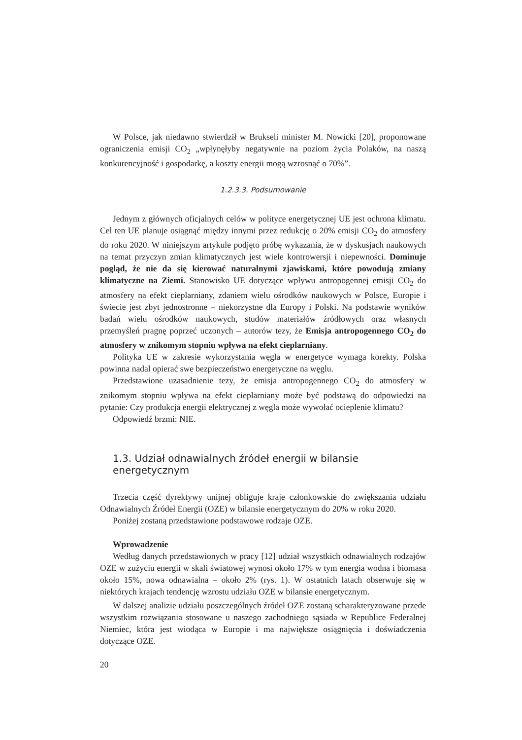W Polsce, jak niedawno stwierdził w Brukseli minister M. Nowicki [20], proponowane ograniczenia emisji CO<sub>2</sub> „wpłynęłyby negatywnie na poziom życia Polaków, na naszą konkurencyjność i gospodarkę, a koszty energii mogą wzrosnąć o 70%”.
1.2.3.3. Podsumowanie
Jednym z głównych oficjalnych celów w polityce energetycznej UE jest ochrona klimatu. Cel ten UE planuje osiągnąć między innymi przez redukcję o 20% emisji CO<sub>2</sub> do atmosfery do roku 2020. W niniejszym artykule podjęto próbę wykazania, że w dyskusjach naukowych na temat przyczyn zmian klimatycznych jest wiele kontrowersji i niepewności. Dominuje pogląd, że nie da się kierować naturalnymi zjawiskami, które powodują zmiany klimatyczne na Ziemi. Stanowisko UE dotyczące wpływu antropogennej emisji CO<sub>2</sub> do atmosfery na efekt cieplarniany, zdaniem wielu ośrodków naukowych w Polsce, Europie i świecie jest zbyt jednostronne – niekorzystne dla Europy i Polski. Na podstawie wyników badań wielu ośrodków naukowych, studów materiałów źródłowych oraz własnych przemyśleń pragnę poprzeć uczonych – autorów tezy, że Emisja antropogennego CO<sub>2</sub> do atmosfery w znikomym stopniu wpływa na efekt cieplarniany.
Polityka UE w zakresie wykorzystania węgla w energetyce wymaga korekty. Polska powinna nadal opierać swe bezpieczeństwo energetyczne na węglu.
Przedstawione uzasadnienie tezy, że emisja antropogennego CO<sub>2</sub> do atmosfery w znikomym stopniu wpływa na efekt cieplarniany może być podstawą do odpowiedzi na pytanie: Czy produkcja energii elektrycznej z węgla może wywołać ocieplenie klimatu?
Odpowiedź brzmi: NIE.
1.3. Udział odnawialnych źródeł energii w bilansie energetycznym
Trzecia część dyrektywy unijnej obliguje kraje członkowskie do zwiększania udziału Odnawialnych Źródeł Energii (OZE) w bilansie energetycznym do 20% w roku 2020.
Poniżej zostaną przedstawione podstawowe rodzaje OZE.
Wprowadzenie
Według danych przedstawionych w pracy [12] udział wszystkich odnawialnych rodzajów OZE w zużyciu energii w skali światowej wynosi około 17% w tym energia wodna i biomasa około 15%, nowa odnawialna – około 2% (rys. 1). W ostatnich latach obserwuje się w niektórych krajach tendencję wzrostu udziału OZE w bilansie energetycznym.
W dalszej analizie udziału poszczególnych źródeł OZE zostaną scharakteryzowane przede wszystkim rozwiązania stosowane u naszego zachodniego sąsiada w Republice Federalnej Niemiec, która jest wiodąca w Europie i ma największe osiągnięcia i doświadczenia dotyczące OZE.
20